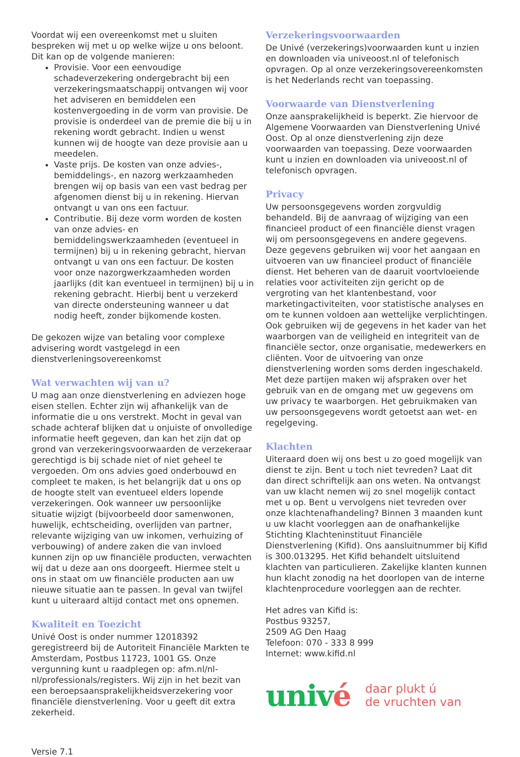Voordat wij een overeenkomst met u sluiten bespreken wij met u op welke wijze u ons beloont.
Dit kan op de volgende manieren:
Provisie. Voor een eenvoudige schadeverzekering ondergebracht bij een verzekeringsmaatschappij ontvangen wij voor het adviseren en bemiddelen een kostenvergoeding in de vorm van provisie. De provisie is onderdeel van de premie die bij u in rekening wordt gebracht. Indien u wenst kunnen wij de hoogte van deze provisie aan u meedelen.
Vaste prijs. De kosten van onze advies-, bemiddelings-, en nazorg werkzaamheden brengen wij op basis van een vast bedrag per afgenomen dienst bij u in rekening. Hiervan ontvangt u van ons een factuur.
Contributie. Bij deze vorm worden de kosten van onze advies- en bemiddelingswerkzaamheden (eventueel in termijnen) bij u in rekening gebracht, hiervan ontvangt u van ons een factuur. De kosten voor onze nazorgwerkzaamheden worden jaarlijks (dit kan eventueel in termijnen) bij u in rekening gebracht. Hierbij bent u verzekerd van directe ondersteuning wanneer u dat nodig heeft, zonder bijkomende kosten.
De gekozen wijze van betaling voor complexe advisering wordt vastgelegd in een dienstverleningsovereenkomst
Wat verwachten wij van u?
U mag aan onze dienstverlening en adviezen hoge eisen stellen. Echter zijn wij afhankelijk van de informatie die u ons verstrekt. Mocht in geval van schade achteraf blijken dat u onjuiste of onvolledige informatie heeft gegeven, dan kan het zijn dat op grond van verzekeringsvoorwaarden de verzekeraar gerechtigd is bij schade niet of niet geheel te vergoeden. Om ons advies goed onderbouwd en compleet te maken, is het belangrijk dat u ons op de hoogte stelt van eventueel elders lopende verzekeringen. Ook wanneer uw persoonlijke situatie wijzigt (bijvoorbeeld door samenwonen, huwelijk, echtscheiding, overlijden van partner, relevante wijziging van uw inkomen, verhuizing of verbouwing) of andere zaken die van invloed kunnen zijn op uw financiële producten, verwachten wij dat u deze aan ons doorgeeft. Hiermee stelt u ons in staat om uw financiële producten aan uw nieuwe situatie aan te passen. In geval van twijfel kunt u uiteraard altijd contact met ons opnemen.
Kwaliteit en Toezicht
Univé Oost is onder nummer 12018392 geregistreerd bij de Autoriteit Financiële Markten te Amsterdam, Postbus 11723, 1001 GS. Onze vergunning kunt u raadplegen op: afm.nl/nl-nl/professionals/registers. Wij zijn in het bezit van een beroepsaansprakelijkheidsverzekering voor financiële dienstverlening. Voor u geeft dit extra zekerheid.
Versie 7.1
Verzekeringsvoorwaarden
De Univé (verzekerings)voorwaarden kunt u inzien en downloaden via univeoost.nl of telefonisch opvragen. Op al onze verzekeringsovereenkomsten is het Nederlands recht van toepassing.
Voorwaarde van Dienstverlening
Onze aansprakelijkheid is beperkt. Zie hiervoor de Algemene Voorwaarden van Dienstverlening Univé Oost. Op al onze dienstverlening zijn deze voorwaarden van toepassing. Deze voorwaarden kunt u inzien en downloaden via univeoost.nl of telefonisch opvragen.
Privacy
Uw persoonsgegevens worden zorgvuldig behandeld. Bij de aanvraag of wijziging van een financieel product of een financiële dienst vragen wij om persoonsgegevens en andere gegevens. Deze gegevens gebruiken wij voor het aangaan en uitvoeren van uw financieel product of financiële dienst. Het beheren van de daaruit voortvloeiende relaties voor activiteiten zijn gericht op de vergroting van het klantenbestand, voor marketingactiviteiten, voor statistische analyses en om te kunnen voldoen aan wettelijke verplichtingen. Ook gebruiken wij de gegevens in het kader van het waarborgen van de veiligheid en integriteit van de financiële sector, onze organisatie, medewerkers en cliënten. Voor de uitvoering van onze dienstverlening worden soms derden ingeschakeld. Met deze partijen maken wij afspraken over het gebruik van en de omgang met uw gegevens om uw privacy te waarborgen. Het gebruikmaken van uw persoonsgegevens wordt getoetst aan wet- en regelgeving.
Klachten
Uiteraard doen wij ons best u zo goed mogelijk van dienst te zijn. Bent u toch niet tevreden? Laat dit dan direct schriftelijk aan ons weten. Na ontvangst van uw klacht nemen wij zo snel mogelijk contact met u op. Bent u vervolgens niet tevreden over onze klachtenafhandeling? Binnen 3 maanden kunt u uw klacht voorleggen aan de onafhankelijke Stichting Klachteninstituut Financiële Dienstverlening (Kifid). Ons aansluitnummer bij Kifid is 300.013295. Het Kifid behandelt uitsluitend klachten van particulieren. Zakelijke klanten kunnen hun klacht zonodig na het doorlopen van de interne klachtenprocedure voorleggen aan de rechter.
Het adres van Kifid is:
Postbus 93257,
2509 AG Den Haag
Telefoon: 070 - 333 8 999
Internet: www.kifid.nl
univé
daar plukt ú
de vruchten van